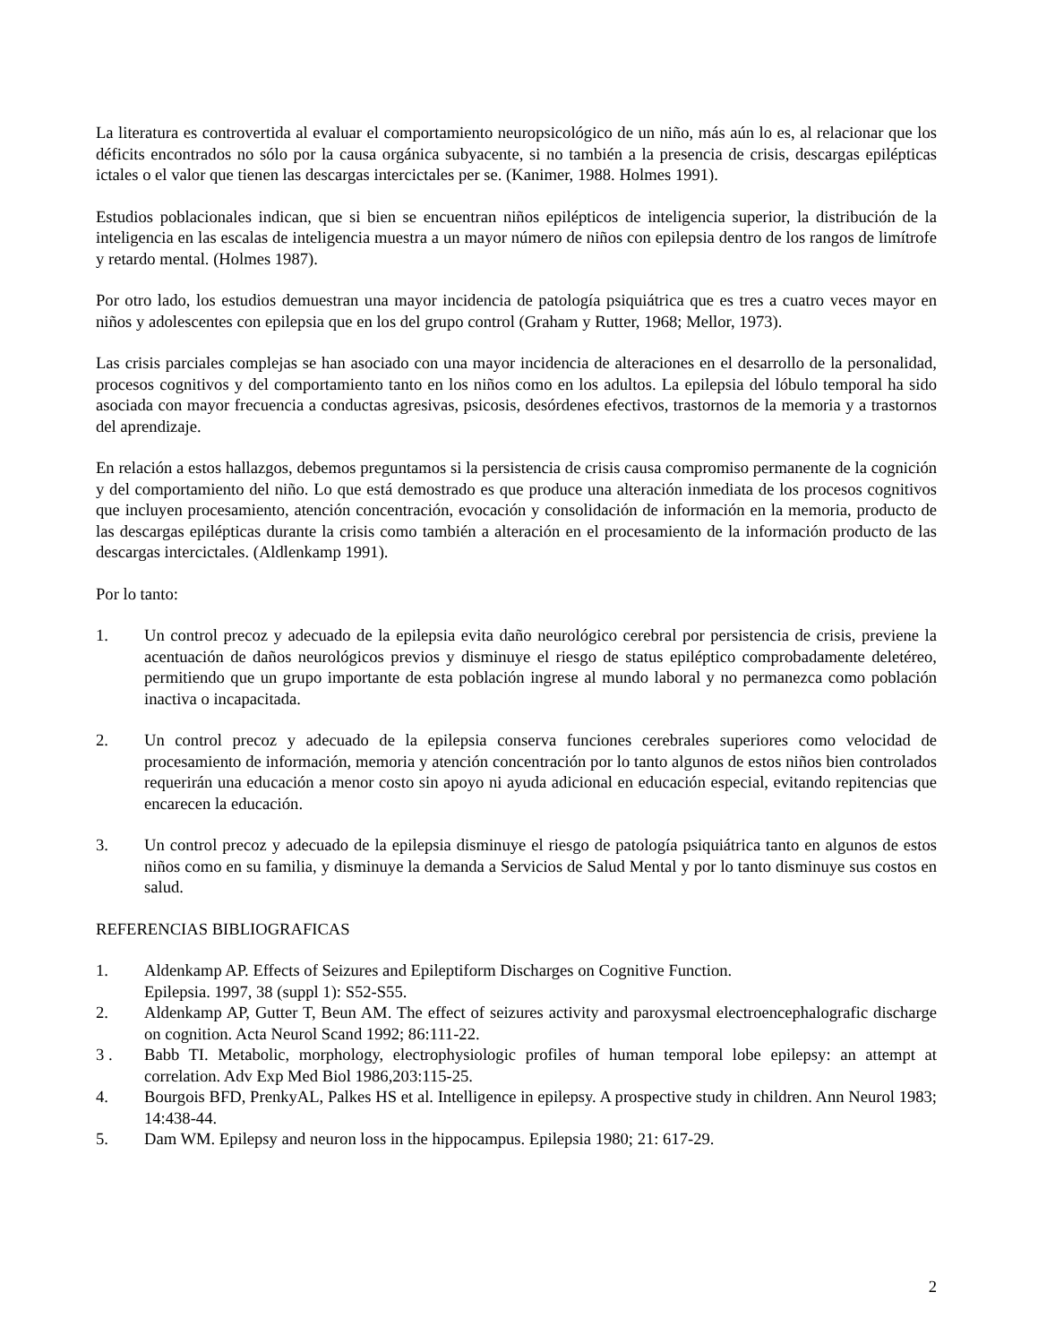La literatura es controvertida al evaluar el comportamiento neuropsicológico de un niño, más aún lo es, al relacionar que los déficits encontrados no sólo por la causa orgánica subyacente, si no también a la presencia de crisis, descargas epilépticas ictales o el valor que tienen las descargas intercictales per se. (Kanimer, 1988. Holmes 1991).
Estudios poblacionales indican, que si bien se encuentran niños epilépticos de inteligencia superior, la distribución de la inteligencia en las escalas de inteligencia muestra a un mayor número de niños con epilepsia dentro de los rangos de limítrofe y retardo mental. (Holmes 1987).
Por otro lado, los estudios demuestran una mayor incidencia de patología psiquiátrica que es tres a cuatro veces mayor en niños y adolescentes con epilepsia que en los del grupo control (Graham y Rutter, 1968; Mellor, 1973).
Las crisis parciales complejas se han asociado con una mayor incidencia de alteraciones en el desarrollo de la personalidad, procesos cognitivos y del comportamiento tanto en los niños como en los adultos. La epilepsia del lóbulo temporal ha sido asociada con mayor frecuencia a conductas agresivas, psicosis, desórdenes efectivos, trastornos de la memoria y a trastornos del aprendizaje.
En relación a estos hallazgos, debemos preguntamos si la persistencia de crisis causa compromiso permanente de la cognición y del comportamiento del niño. Lo que está demostrado es que produce una alteración inmediata de los procesos cognitivos que incluyen procesamiento, atención concentración, evocación y consolidación de información en la memoria, producto de las descargas epilépticas durante la crisis como también a alteración en el procesamiento de la información producto de las descargas intercictales. (Aldlenkamp 1991).
Por lo tanto:
1. Un control precoz y adecuado de la epilepsia evita daño neurológico cerebral por persistencia de crisis, previene la acentuación de daños neurológicos previos y disminuye el riesgo de status epiléptico comprobadamente deletéreo, permitiendo que un grupo importante de esta población ingrese al mundo laboral y no permanezca como población inactiva o incapacitada.
2. Un control precoz y adecuado de la epilepsia conserva funciones cerebrales superiores como velocidad de procesamiento de información, memoria y atención concentración por lo tanto algunos de estos niños bien controlados requerirán una educación a menor costo sin apoyo ni ayuda adicional en educación especial, evitando repitencias que encarecen la educación.
3. Un control precoz y adecuado de la epilepsia disminuye el riesgo de patología psiquiátrica tanto en algunos de estos niños como en su familia, y disminuye la demanda a Servicios de Salud Mental y por lo tanto disminuye sus costos en salud.
REFERENCIAS BIBLIOGRAFICAS
1. Aldenkamp AP. Effects of Seizures and Epileptiform Discharges on Cognitive Function.
Epilepsia. 1997, 38 (suppl 1): S52-S55.
2. Aldenkamp AP, Gutter T, Beun AM. The effect of seizures activity and paroxysmal electroencephalografic discharge on cognition. Acta Neurol Scand 1992; 86:111-22.
3 . Babb TI. Metabolic, morphology, electrophysiologic profiles of human temporal lobe epilepsy: an attempt at correlation. Adv Exp Med Biol 1986,203:115-25.
4. Bourgois BFD, PrenkyAL, Palkes HS et al. Intelligence in epilepsy. A prospective study in children. Ann Neurol 1983; 14:438-44.
5. Dam WM. Epilepsy and neuron loss in the hippocampus. Epilepsia 1980; 21: 617-29.
2